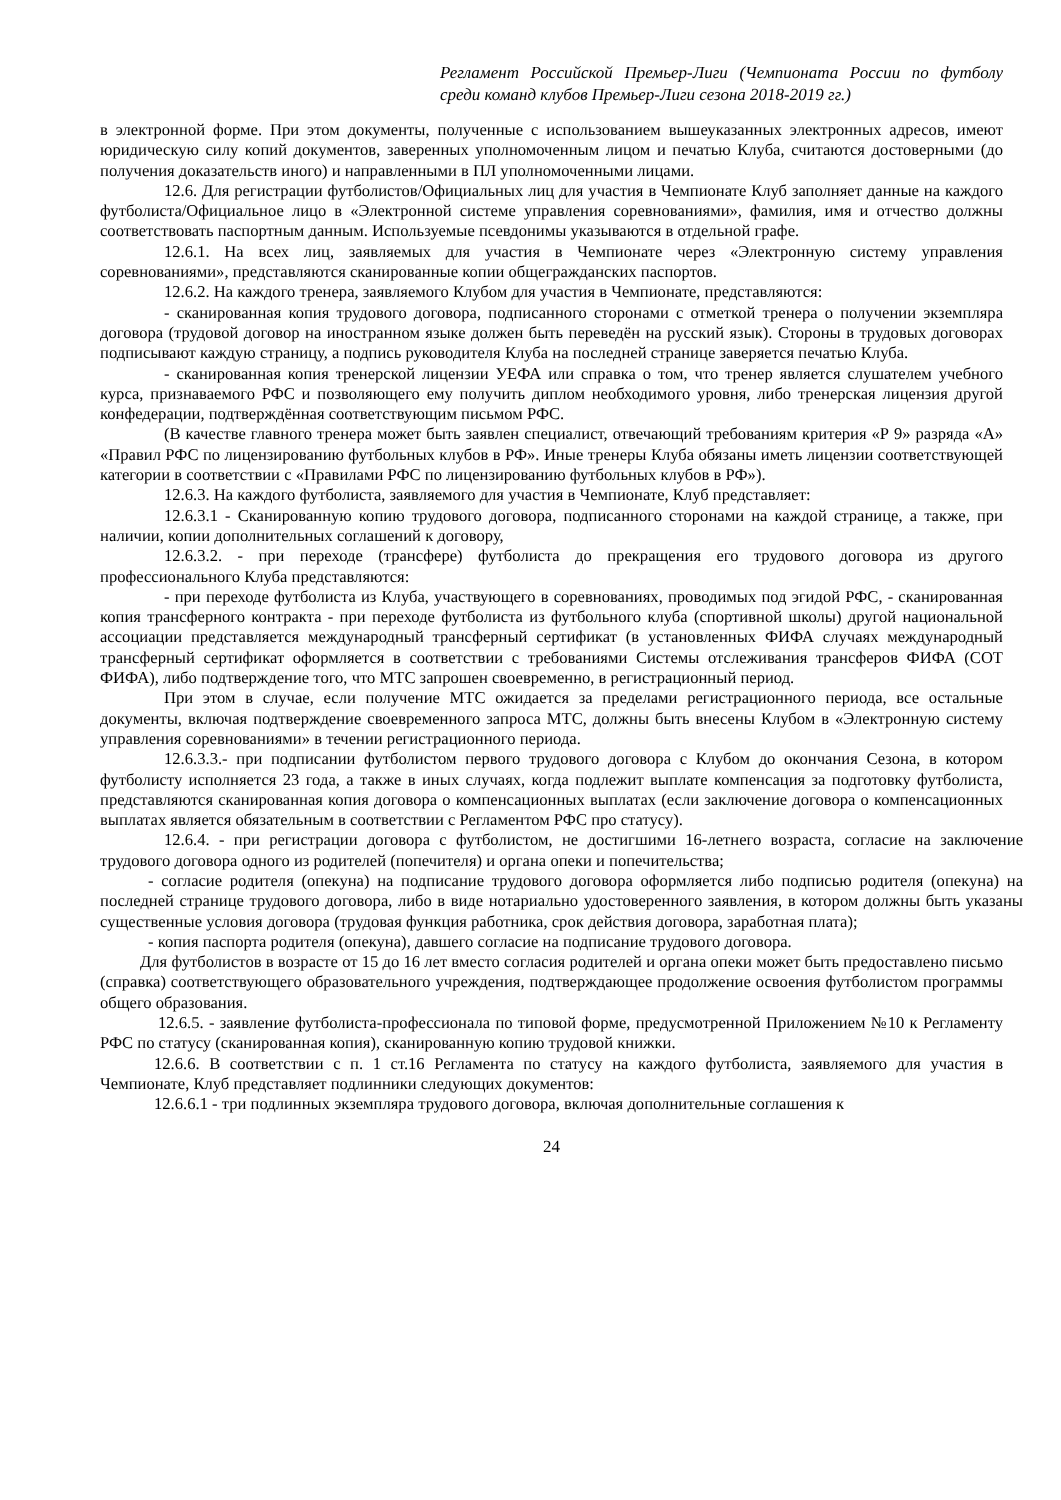Регламент Российской Премьер-Лиги (Чемпионата России по футболу среди команд клубов Премьер-Лиги сезона 2018-2019 гг.)
в электронной форме. При этом документы, полученные с использованием вышеуказанных электронных адресов, имеют юридическую силу копий документов, заверенных уполномоченным лицом и печатью Клуба, считаются достоверными (до получения доказательств иного) и направленными в ПЛ уполномоченными лицами.
12.6. Для регистрации футболистов/Официальных лиц для участия в Чемпионате Клуб заполняет данные на каждого футболиста/Официальное лицо в «Электронной системе управления соревнованиями», фамилия, имя и отчество должны соответствовать паспортным данным. Используемые псевдонимы указываются в отдельной графе.
12.6.1. На всех лиц, заявляемых для участия в Чемпионате через «Электронную систему управления соревнованиями», представляются сканированные копии общегражданских паспортов.
12.6.2. На каждого тренера, заявляемого Клубом для участия в Чемпионате, представляются:
- сканированная копия трудового договора, подписанного сторонами с отметкой тренера о получении экземпляра договора (трудовой договор на иностранном языке должен быть переведён на русский язык). Стороны в трудовых договорах подписывают каждую страницу, а подпись руководителя Клуба на последней странице заверяется печатью Клуба.
- сканированная копия тренерской лицензии УЕФА или справка о том, что тренер является слушателем учебного курса, признаваемого РФС и позволяющего ему получить диплом необходимого уровня, либо тренерская лицензия другой конфедерации, подтверждённая соответствующим письмом РФС.
(В качестве главного тренера может быть заявлен специалист, отвечающий требованиям критерия «Р 9» разряда «А» «Правил РФС по лицензированию футбольных клубов в РФ». Иные тренеры Клуба обязаны иметь лицензии соответствующей категории в соответствии с «Правилами РФС по лицензированию футбольных клубов в РФ»).
12.6.3. На каждого футболиста, заявляемого для участия в Чемпионате, Клуб представляет:
12.6.3.1 - Сканированную копию трудового договора, подписанного сторонами на каждой странице, а также, при наличии, копии дополнительных соглашений к договору,
12.6.3.2. - при переходе (трансфере) футболиста до прекращения его трудового договора из другого профессионального Клуба представляются:
- при переходе футболиста из Клуба, участвующего в соревнованиях, проводимых под эгидой РФС, - сканированная копия трансферного контракта - при переходе футболиста из футбольного клуба (спортивной школы) другой национальной ассоциации представляется международный трансферный сертификат (в установленных ФИФА случаях международный трансферный сертификат оформляется в соответствии с требованиями Системы отслеживания трансферов ФИФА (СОТ ФИФА), либо подтверждение того, что МТС запрошен своевременно, в регистрационный период.
При этом в случае, если получение МТС ожидается за пределами регистрационного периода, все остальные документы, включая подтверждение своевременного запроса МТС, должны быть внесены Клубом в «Электронную систему управления соревнованиями» в течении регистрационного периода.
12.6.3.3.- при подписании футболистом первого трудового договора с Клубом до окончания Сезона, в котором футболисту исполняется 23 года, а также в иных случаях, когда подлежит выплате компенсация за подготовку футболиста, представляются сканированная копия договора о компенсационных выплатах (если заключение договора о компенсационных выплатах является обязательным в соответствии с Регламентом РФС про статусу).
12.6.4. - при регистрации договора с футболистом, не достигшими 16-летнего возраста, согласие на заключение трудового договора одного из родителей (попечителя) и органа опеки и попечительства;
- согласие родителя (опекуна) на подписание трудового договора оформляется либо подписью родителя (опекуна) на последней странице трудового договора, либо в виде нотариально удостоверенного заявления, в котором должны быть указаны существенные условия договора (трудовая функция работника, срок действия договора, заработная плата);
- копия паспорта родителя (опекуна), давшего согласие на подписание трудового договора.
Для футболистов в возрасте от 15 до 16 лет вместо согласия родителей и органа опеки может быть предоставлено письмо (справка) соответствующего образовательного учреждения, подтверждающее продолжение освоения футболистом программы общего образования.
12.6.5. - заявление футболиста-профессионала по типовой форме, предусмотренной Приложением №10 к Регламенту РФС по статусу (сканированная копия), сканированную копию трудовой книжки.
12.6.6. В соответствии с п. 1 ст.16 Регламента по статусу на каждого футболиста, заявляемого для участия в Чемпионате, Клуб представляет подлинники следующих документов:
12.6.6.1 - три подлинных экземпляра трудового договора, включая дополнительные соглашения к
24